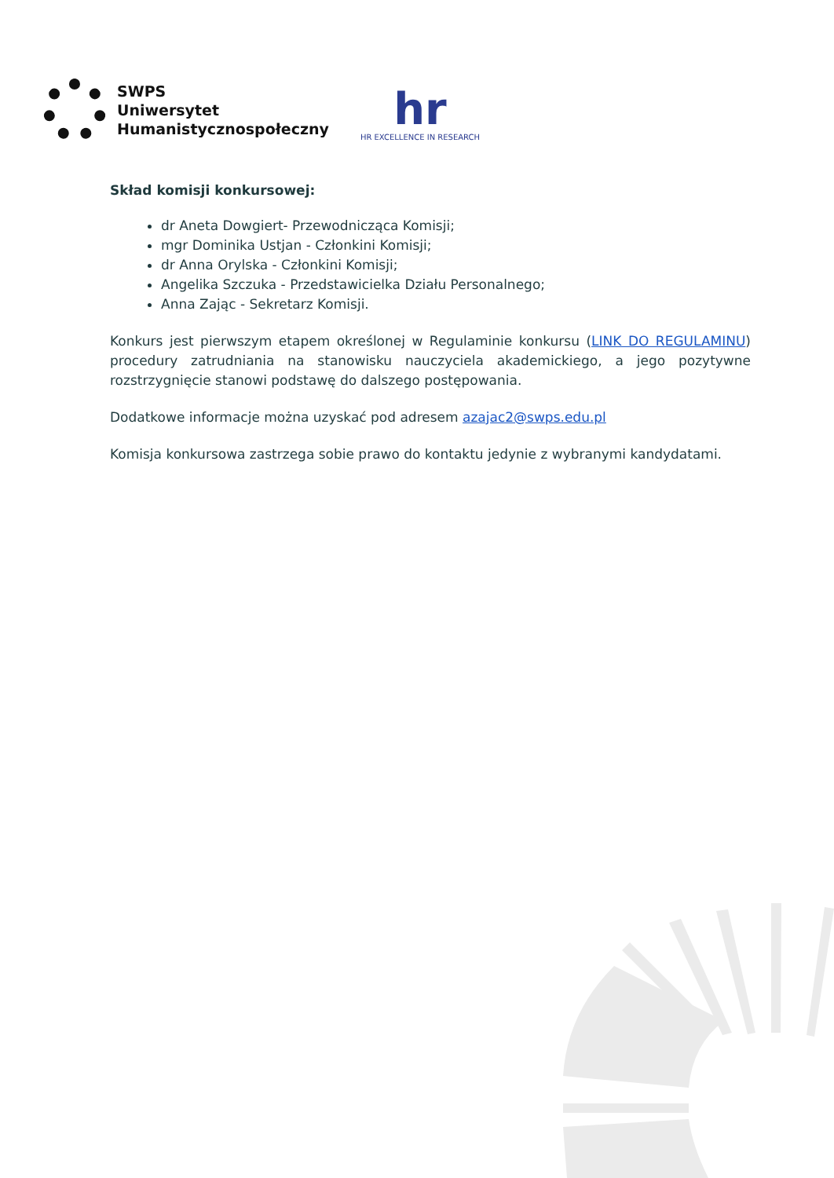SWPS
Uniwersytet
Humanistycznospołeczny
hr
HR EXCELLENCE IN RESEARCH
Skład komisji konkursowej:
dr Aneta Dowgiert- Przewodnicząca Komisji;
mgr Dominika Ustjan - Członkini Komisji;
dr Anna Orylska - Członkini Komisji;
Angelika Szczuka - Przedstawicielka Działu Personalnego;
Anna Zając - Sekretarz Komisji.
Konkurs jest pierwszym etapem określonej w Regulaminie konkursu (LINK DO REGULAMINU) procedury zatrudniania na stanowisku nauczyciela akademickiego, a jego pozytywne rozstrzygnięcie stanowi podstawę do dalszego postępowania.
Dodatkowe informacje można uzyskać pod adresem azajac2@swps.edu.pl
Komisja konkursowa zastrzega sobie prawo do kontaktu jedynie z wybranymi kandydatami.